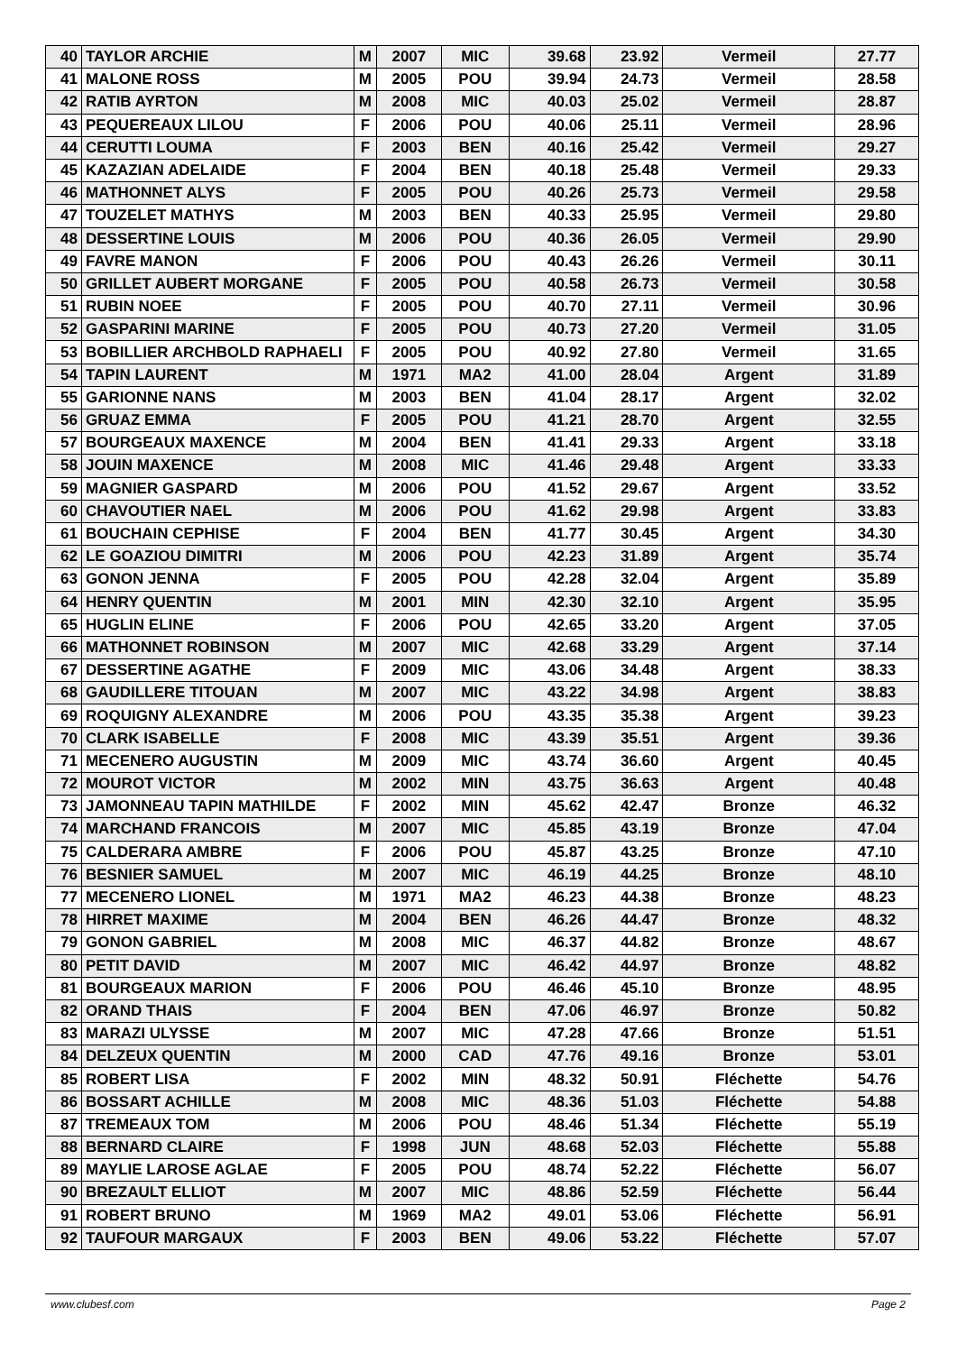| 40 | TAYLOR ARCHIE | M | 2007 | MIC | 39.68 | 23.92 | Vermeil | 27.77 |
| 41 | MALONE ROSS | M | 2005 | POU | 39.94 | 24.73 | Vermeil | 28.58 |
| 42 | RATIB AYRTON | M | 2008 | MIC | 40.03 | 25.02 | Vermeil | 28.87 |
| 43 | PEQUEREAUX LILOU | F | 2006 | POU | 40.06 | 25.11 | Vermeil | 28.96 |
| 44 | CERUTTI LOUMA | F | 2003 | BEN | 40.16 | 25.42 | Vermeil | 29.27 |
| 45 | KAZAZIAN ADELAIDE | F | 2004 | BEN | 40.18 | 25.48 | Vermeil | 29.33 |
| 46 | MATHONNET ALYS | F | 2005 | POU | 40.26 | 25.73 | Vermeil | 29.58 |
| 47 | TOUZELET MATHYS | M | 2003 | BEN | 40.33 | 25.95 | Vermeil | 29.80 |
| 48 | DESSERTINE LOUIS | M | 2006 | POU | 40.36 | 26.05 | Vermeil | 29.90 |
| 49 | FAVRE MANON | F | 2006 | POU | 40.43 | 26.26 | Vermeil | 30.11 |
| 50 | GRILLET AUBERT MORGANE | F | 2005 | POU | 40.58 | 26.73 | Vermeil | 30.58 |
| 51 | RUBIN NOEE | F | 2005 | POU | 40.70 | 27.11 | Vermeil | 30.96 |
| 52 | GASPARINI MARINE | F | 2005 | POU | 40.73 | 27.20 | Vermeil | 31.05 |
| 53 | BOBILLIER ARCHBOLD RAPHAELI | F | 2005 | POU | 40.92 | 27.80 | Vermeil | 31.65 |
| 54 | TAPIN LAURENT | M | 1971 | MA2 | 41.00 | 28.04 | Argent | 31.89 |
| 55 | GARIONNE NANS | M | 2003 | BEN | 41.04 | 28.17 | Argent | 32.02 |
| 56 | GRUAZ EMMA | F | 2005 | POU | 41.21 | 28.70 | Argent | 32.55 |
| 57 | BOURGEAUX MAXENCE | M | 2004 | BEN | 41.41 | 29.33 | Argent | 33.18 |
| 58 | JOUIN MAXENCE | M | 2008 | MIC | 41.46 | 29.48 | Argent | 33.33 |
| 59 | MAGNIER GASPARD | M | 2006 | POU | 41.52 | 29.67 | Argent | 33.52 |
| 60 | CHAVOUTIER NAEL | M | 2006 | POU | 41.62 | 29.98 | Argent | 33.83 |
| 61 | BOUCHAIN CEPHISE | F | 2004 | BEN | 41.77 | 30.45 | Argent | 34.30 |
| 62 | LE GOAZIOU DIMITRI | M | 2006 | POU | 42.23 | 31.89 | Argent | 35.74 |
| 63 | GONON JENNA | F | 2005 | POU | 42.28 | 32.04 | Argent | 35.89 |
| 64 | HENRY QUENTIN | M | 2001 | MIN | 42.30 | 32.10 | Argent | 35.95 |
| 65 | HUGLIN ELINE | F | 2006 | POU | 42.65 | 33.20 | Argent | 37.05 |
| 66 | MATHONNET ROBINSON | M | 2007 | MIC | 42.68 | 33.29 | Argent | 37.14 |
| 67 | DESSERTINE AGATHE | F | 2009 | MIC | 43.06 | 34.48 | Argent | 38.33 |
| 68 | GAUDILLERE TITOUAN | M | 2007 | MIC | 43.22 | 34.98 | Argent | 38.83 |
| 69 | ROQUIGNY ALEXANDRE | M | 2006 | POU | 43.35 | 35.38 | Argent | 39.23 |
| 70 | CLARK ISABELLE | F | 2008 | MIC | 43.39 | 35.51 | Argent | 39.36 |
| 71 | MECENERO AUGUSTIN | M | 2009 | MIC | 43.74 | 36.60 | Argent | 40.45 |
| 72 | MOUROT VICTOR | M | 2002 | MIN | 43.75 | 36.63 | Argent | 40.48 |
| 73 | JAMONNEAU TAPIN MATHILDE | F | 2002 | MIN | 45.62 | 42.47 | Bronze | 46.32 |
| 74 | MARCHAND FRANCOIS | M | 2007 | MIC | 45.85 | 43.19 | Bronze | 47.04 |
| 75 | CALDERARA AMBRE | F | 2006 | POU | 45.87 | 43.25 | Bronze | 47.10 |
| 76 | BESNIER SAMUEL | M | 2007 | MIC | 46.19 | 44.25 | Bronze | 48.10 |
| 77 | MECENERO LIONEL | M | 1971 | MA2 | 46.23 | 44.38 | Bronze | 48.23 |
| 78 | HIRRET MAXIME | M | 2004 | BEN | 46.26 | 44.47 | Bronze | 48.32 |
| 79 | GONON GABRIEL | M | 2008 | MIC | 46.37 | 44.82 | Bronze | 48.67 |
| 80 | PETIT DAVID | M | 2007 | MIC | 46.42 | 44.97 | Bronze | 48.82 |
| 81 | BOURGEAUX MARION | F | 2006 | POU | 46.46 | 45.10 | Bronze | 48.95 |
| 82 | ORAND THAIS | F | 2004 | BEN | 47.06 | 46.97 | Bronze | 50.82 |
| 83 | MARAZI ULYSSE | M | 2007 | MIC | 47.28 | 47.66 | Bronze | 51.51 |
| 84 | DELZEUX QUENTIN | M | 2000 | CAD | 47.76 | 49.16 | Bronze | 53.01 |
| 85 | ROBERT LISA | F | 2002 | MIN | 48.32 | 50.91 | Fléchette | 54.76 |
| 86 | BOSSART ACHILLE | M | 2008 | MIC | 48.36 | 51.03 | Fléchette | 54.88 |
| 87 | TREMEAUX TOM | M | 2006 | POU | 48.46 | 51.34 | Fléchette | 55.19 |
| 88 | BERNARD CLAIRE | F | 1998 | JUN | 48.68 | 52.03 | Fléchette | 55.88 |
| 89 | MAYLIE LAROSE AGLAE | F | 2005 | POU | 48.74 | 52.22 | Fléchette | 56.07 |
| 90 | BREZAULT ELLIOT | M | 2007 | MIC | 48.86 | 52.59 | Fléchette | 56.44 |
| 91 | ROBERT BRUNO | M | 1969 | MA2 | 49.01 | 53.06 | Fléchette | 56.91 |
| 92 | TAUFOUR MARGAUX | F | 2003 | BEN | 49.06 | 53.22 | Fléchette | 57.07 |
www.clubesf.com Page 2